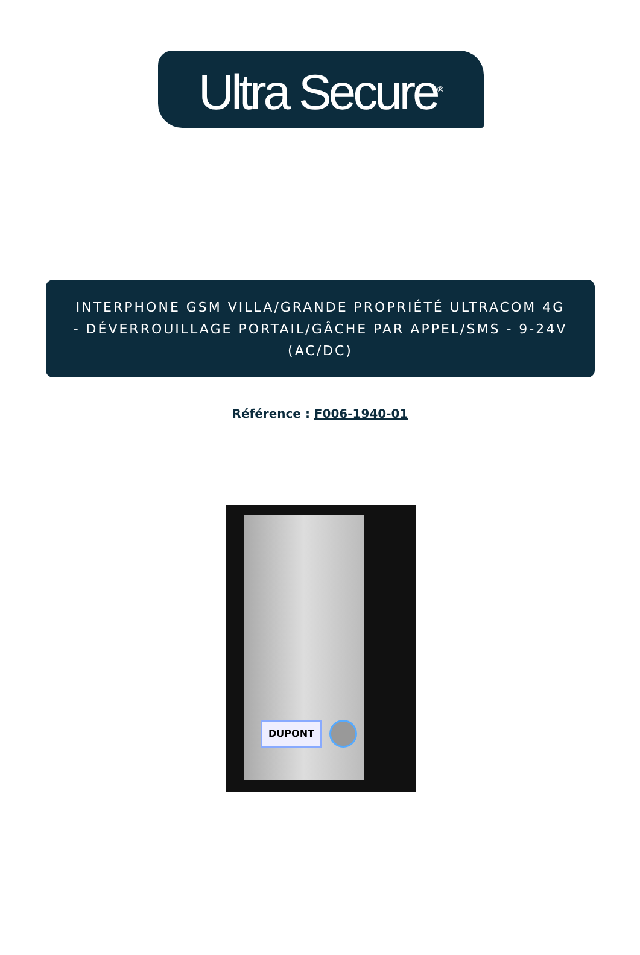Ultra Secure<sup>®</sup>
INTERPHONE GSM VILLA/GRANDE PROPRIÉTÉ ULTRACOM 4G - DÉVERROUILLAGE PORTAIL/GÂCHE PAR APPEL/SMS - 9-24V (AC/DC)
Référence : F006-1940-01
DUPONT